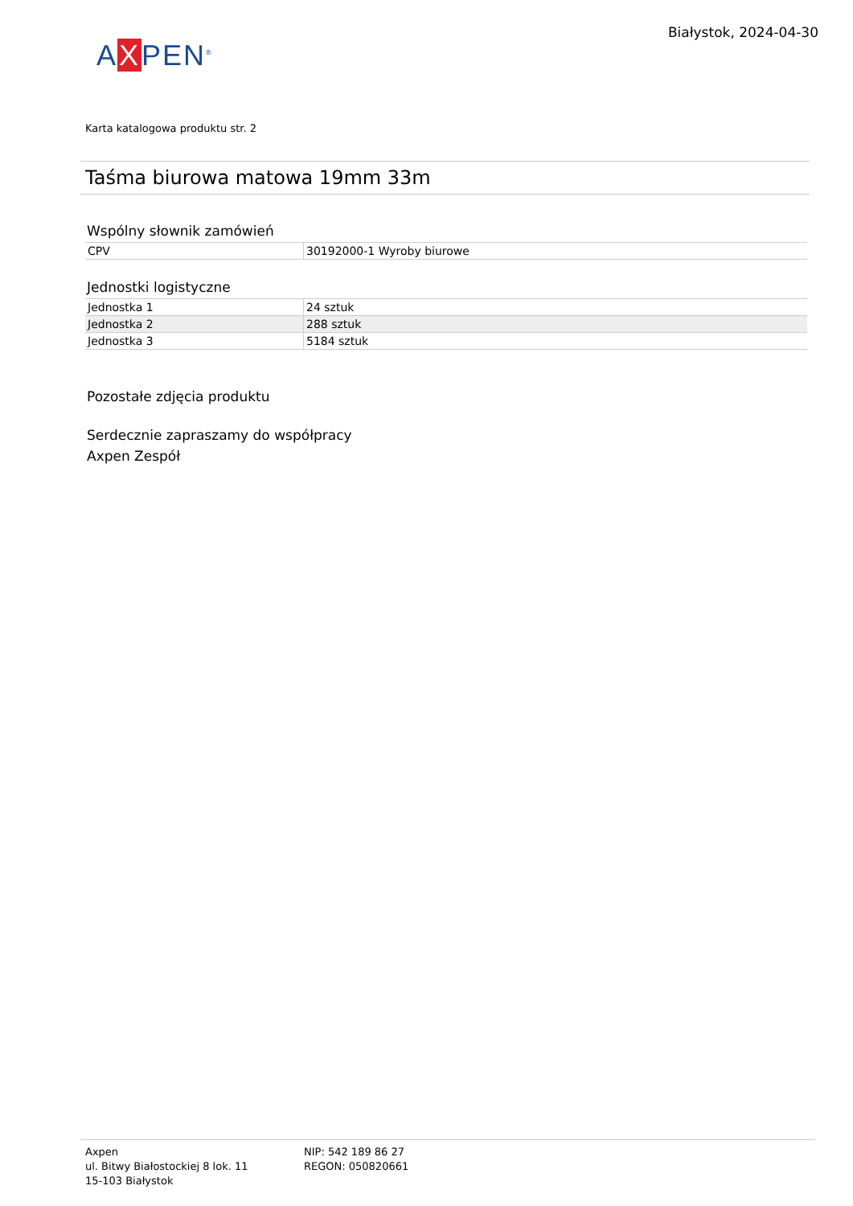AXPEN<sup>®</sup>
Białystok, 2024-04-30
Karta katalogowa produktu str. 2
Taśma biurowa matowa 19mm 33m
Wspólny słownik zamówień
| CPV | 30192000-1 Wyroby biurowe |
Jednostki logistyczne
| Jednostka 1 | 24 sztuk |
| Jednostka 2 | 288 sztuk |
| Jednostka 3 | 5184 sztuk |
Pozostałe zdjęcia produktu
Serdecznie zapraszamy do współpracy
Axpen Zespół
Axpen
ul. Bitwy Białostockiej 8 lok. 11
15-103 Białystok
NIP: 542 189 86 27
REGON: 050820661